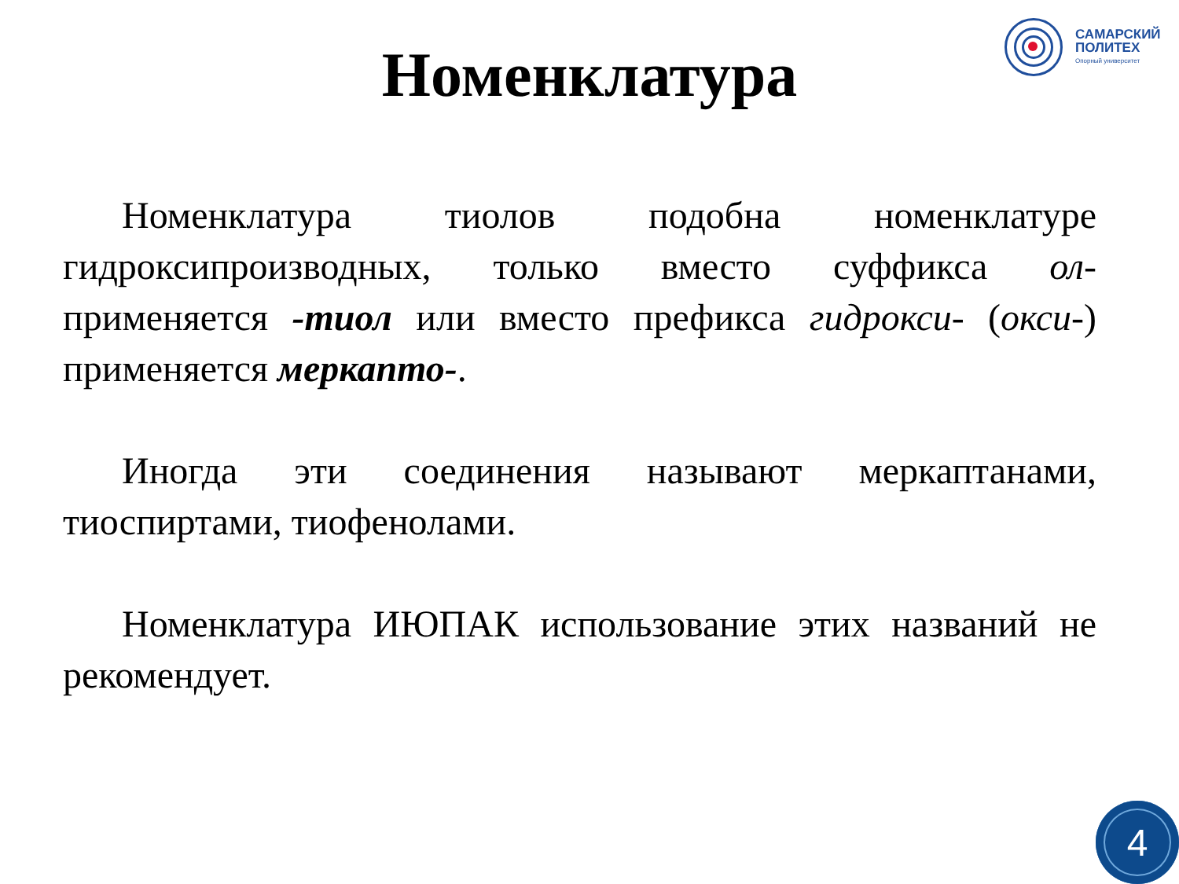САМАРСКИЙ
ПОЛИТЕХ
Опорный университет
Номенклатура
Номенклатура тиолов подобна номенклатуре гидроксипроизводных, только вместо суффикса ол- применяется -тиол или вместо префикса гидрокси- (окси-) применяется меркапто-.
Иногда эти соединения называют меркаптанами, тиоспиртами, тиофенолами.
Номенклатура ИЮПАК использование этих названий не рекомендует.
4